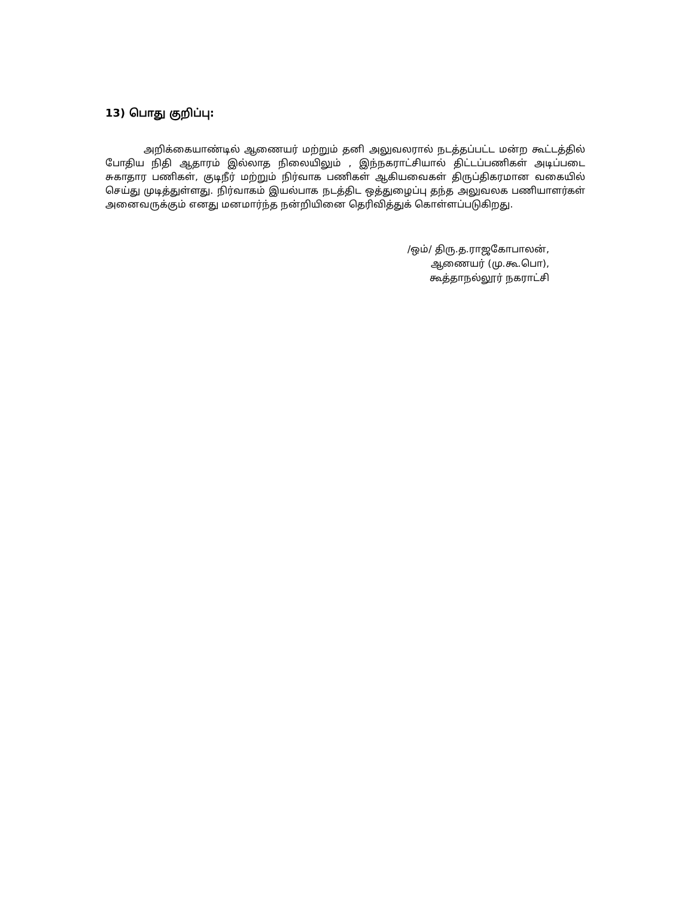13) பொது குறிப்பு:
அறிக்கையாண்டில் ஆணையர் மற்றும் தனி அலுவலரால் நடத்தப்பட்ட மன்ற கூட்டத்தில் போதிய நிதி ஆதாரம் இல்லாத நிலையிலும் , இந்நகராட்சியால் திட்டப்பணிகள் அடிப்படை சுகாதார பணிகள், குடிநீர் மற்றும் நிர்வாக பணிகள் ஆகியவைகள் திருப்திகரமான வகையில் செய்து முடித்துள்ளது. நிர்வாகம் இயல்பாக நடத்திட ஒத்துழைப்பு தந்த அலுவலக பணியாளர்கள் அனைவருக்கும் எனது மனமார்ந்த நன்றியினை தெரிவித்துக் கொள்ளப்படுகிறது.
/ஒம்/ திரு.த.ராஜகோபாலன்,
ஆணையர் (மு.கூ.பொ),
கூத்தாநல்லூர் நகராட்சி